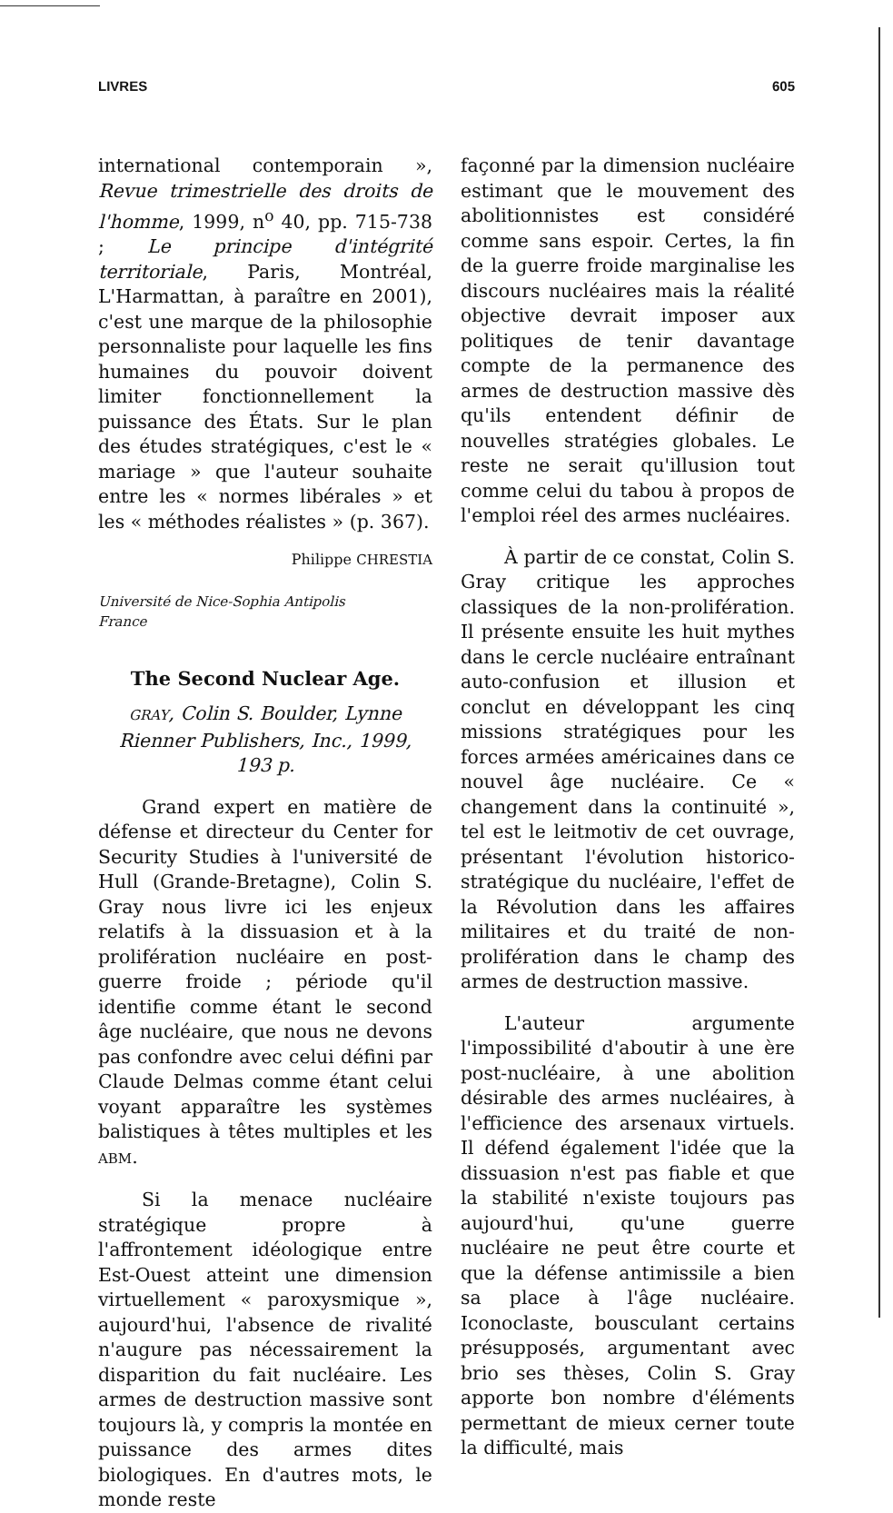LIVRES 605
international contemporain », Revue trimestrielle des droits de l'homme, 1999, n<sup>o</sup> 40, pp. 715-738 ; Le principe d'intégrité territoriale, Paris, Montréal, L'Harmattan, à paraître en 2001), c'est une marque de la philosophie personnaliste pour laquelle les fins humaines du pouvoir doivent limiter fonctionnellement la puissance des États. Sur le plan des études stratégiques, c'est le « mariage » que l'auteur souhaite entre les « normes libérales » et les « méthodes réalistes » (p. 367).
Philippe CHRESTIA
Université de Nice-Sophia Antipolis
France
The Second Nuclear Age.
GRAY, Colin S. Boulder, Lynne Rienner Publishers, Inc., 1999, 193 p.
Grand expert en matière de défense et directeur du Center for Security Studies à l'université de Hull (Grande-Bretagne), Colin S. Gray nous livre ici les enjeux relatifs à la dissuasion et à la prolifération nucléaire en post-guerre froide ; période qu'il identifie comme étant le second âge nucléaire, que nous ne devons pas confondre avec celui défini par Claude Delmas comme étant celui voyant apparaître les systèmes balistiques à têtes multiples et les ABM.
Si la menace nucléaire stratégique propre à l'affrontement idéologique entre Est-Ouest atteint une dimension virtuellement « paroxysmique », aujourd'hui, l'absence de rivalité n'augure pas nécessairement la disparition du fait nucléaire. Les armes de destruction massive sont toujours là, y compris la montée en puissance des armes dites biologiques. En d'autres mots, le monde reste
façonné par la dimension nucléaire estimant que le mouvement des abolitionnistes est considéré comme sans espoir. Certes, la fin de la guerre froide marginalise les discours nucléaires mais la réalité objective devrait imposer aux politiques de tenir davantage compte de la permanence des armes de destruction massive dès qu'ils entendent définir de nouvelles stratégies globales. Le reste ne serait qu'illusion tout comme celui du tabou à propos de l'emploi réel des armes nucléaires.
À partir de ce constat, Colin S. Gray critique les approches classiques de la non-prolifération. Il présente ensuite les huit mythes dans le cercle nucléaire entraînant auto-confusion et illusion et conclut en développant les cinq missions stratégiques pour les forces armées américaines dans ce nouvel âge nucléaire. Ce « changement dans la continuité », tel est le leitmotiv de cet ouvrage, présentant l'évolution historico-stratégique du nucléaire, l'effet de la Révolution dans les affaires militaires et du traité de non-prolifération dans le champ des armes de destruction massive.
L'auteur argumente l'impossibilité d'aboutir à une ère post-nucléaire, à une abolition désirable des armes nucléaires, à l'efficience des arsenaux virtuels. Il défend également l'idée que la dissuasion n'est pas fiable et que la stabilité n'existe toujours pas aujourd'hui, qu'une guerre nucléaire ne peut être courte et que la défense antimissile a bien sa place à l'âge nucléaire. Iconoclaste, bousculant certains présupposés, argumentant avec brio ses thèses, Colin S. Gray apporte bon nombre d'éléments permettant de mieux cerner toute la difficulté, mais